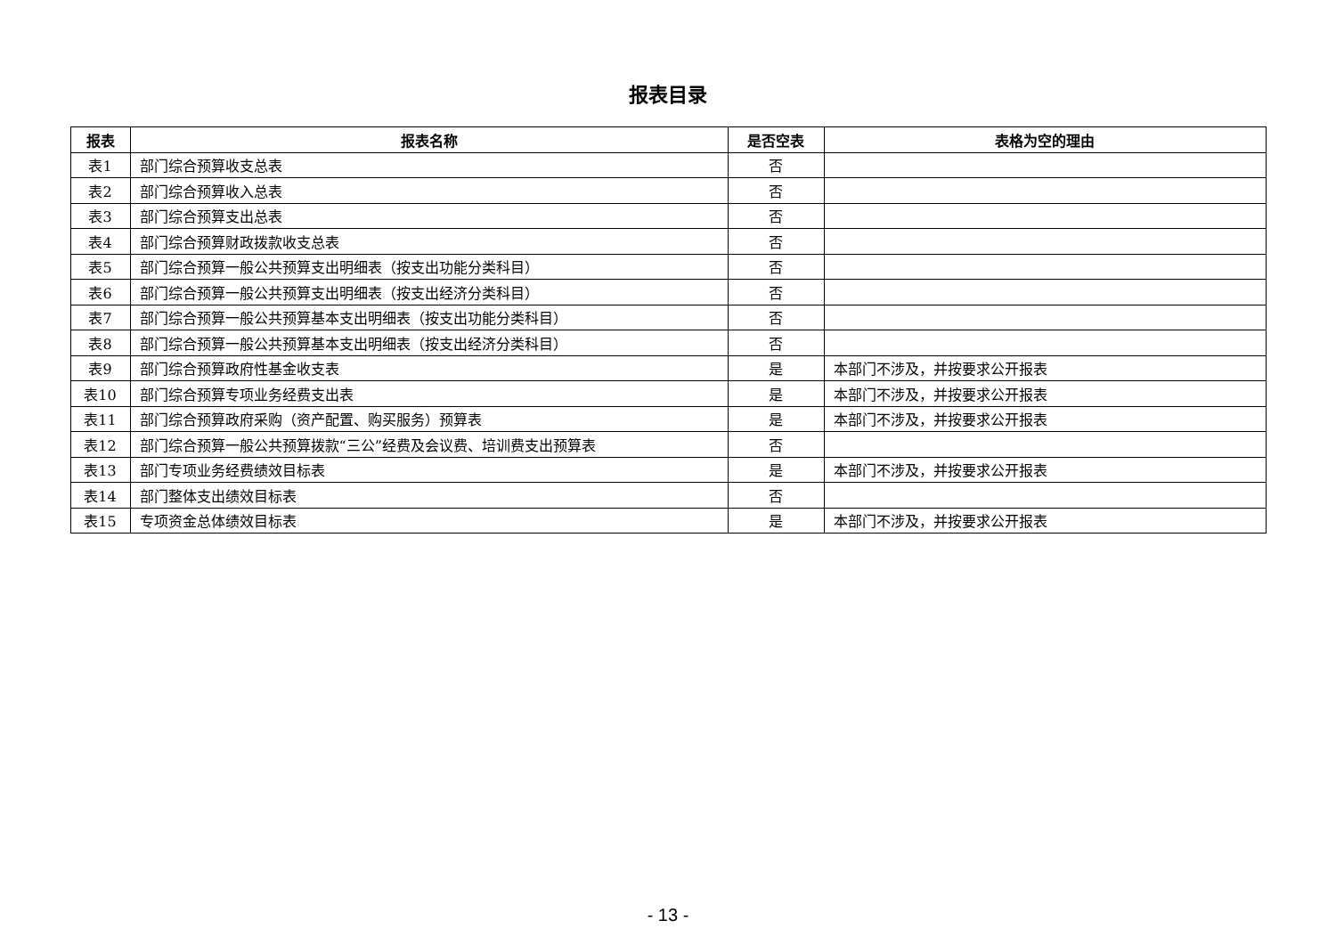报表目录
| 报表 | 报表名称 | 是否空表 | 表格为空的理由 |
| --- | --- | --- | --- |
| 表1 | 部门综合预算收支总表 | 否 | |
| 表2 | 部门综合预算收入总表 | 否 | |
| 表3 | 部门综合预算支出总表 | 否 | |
| 表4 | 部门综合预算财政拨款收支总表 | 否 | |
| 表5 | 部门综合预算一般公共预算支出明细表（按支出功能分类科目） | 否 | |
| 表6 | 部门综合预算一般公共预算支出明细表（按支出经济分类科目） | 否 | |
| 表7 | 部门综合预算一般公共预算基本支出明细表（按支出功能分类科目） | 否 | |
| 表8 | 部门综合预算一般公共预算基本支出明细表（按支出经济分类科目） | 否 | |
| 表9 | 部门综合预算政府性基金收支表 | 是 | 本部门不涉及，并按要求公开报表 |
| 表10 | 部门综合预算专项业务经费支出表 | 是 | 本部门不涉及，并按要求公开报表 |
| 表11 | 部门综合预算政府采购（资产配置、购买服务）预算表 | 是 | 本部门不涉及，并按要求公开报表 |
| 表12 | 部门综合预算一般公共预算拨款“三公”经费及会议费、培训费支出预算表 | 否 | |
| 表13 | 部门专项业务经费绩效目标表 | 是 | 本部门不涉及，并按要求公开报表 |
| 表14 | 部门整体支出绩效目标表 | 否 | |
| 表15 | 专项资金总体绩效目标表 | 是 | 本部门不涉及，并按要求公开报表 |
- 13 -